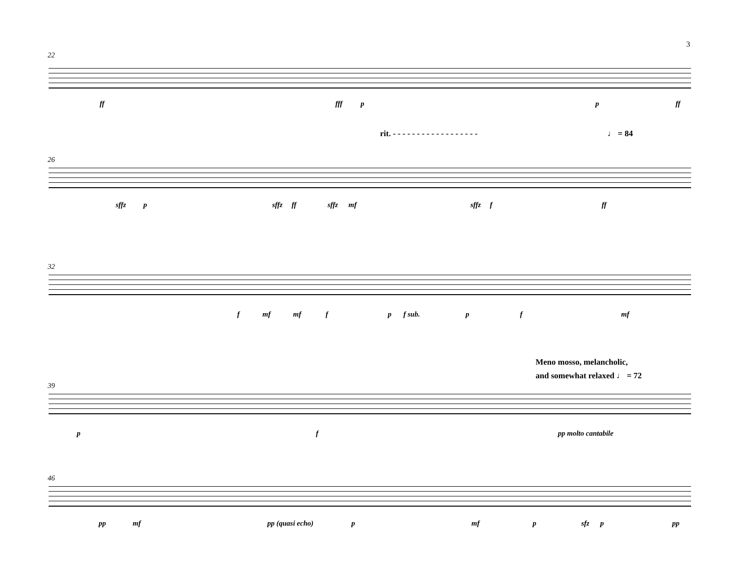3
22
ff fff p p ff
rit. - - - - - - - - - - - - - - - - - - ♩ = 84
26
sffz p sffz ff sffz mf sffz f ff
32
f mf mf f p f sub. p f mf
Meno mosso, melancholic,
and somewhat relaxed ♩ = 72
39
p f pp molto cantabile
46
pp mf pp (quasi echo) p mf p sfz p pp